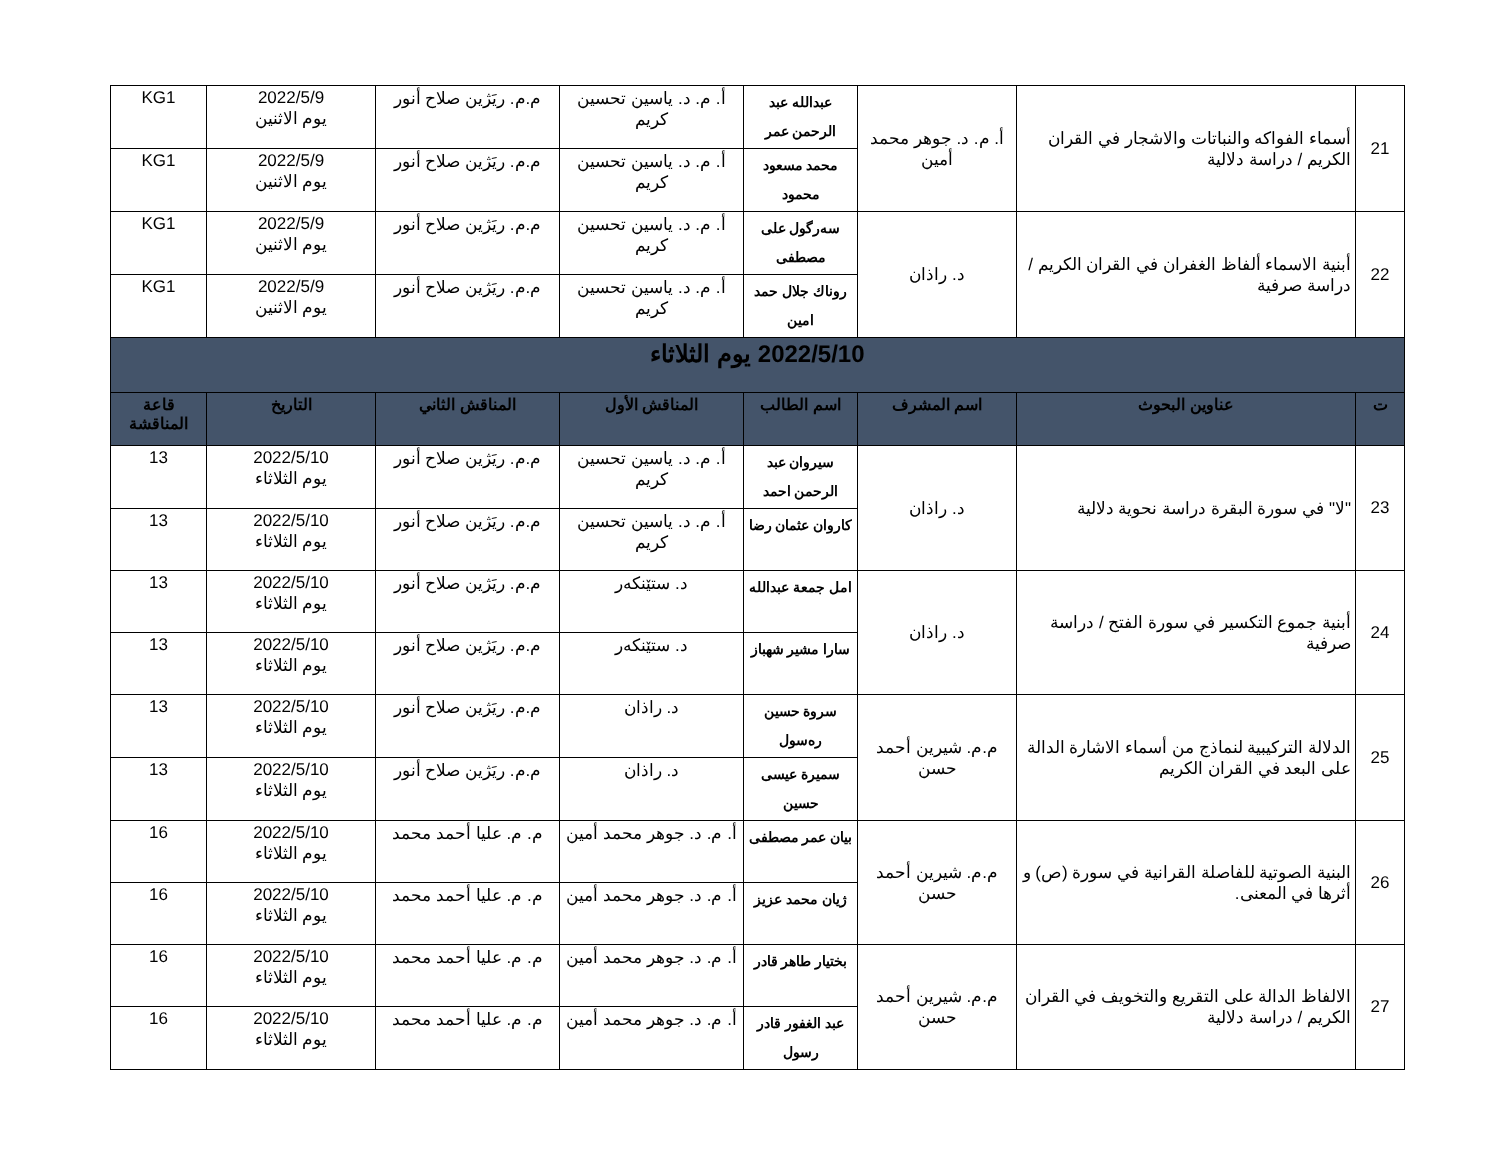| 21 | أسماء الفواكه والنباتات والاشجار في القران الكريم / دراسة دلالية | أ. م. د. جوهر محمد أمين | عبدالله عبد الرحمن عمر | أ. م. د. ياسين تحسين كريم | م.م. ريَژين صلاح أنور | 2022/5/9 يوم الاثنين | KG1 |
| | | | محمد مسعود محمود | أ. م. د. ياسين تحسين كريم | م.م. ريَژين صلاح أنور | 2022/5/9 يوم الاثنين | KG1 |
| 22 | أبنية الاسماء ألفاظ الغفران في القران الكريم / دراسة صرفية | د. راذان | سەرگول على مصطفى | أ. م. د. ياسين تحسين كريم | م.م. ريَژين صلاح أنور | 2022/5/9 يوم الاثنين | KG1 |
| | | | روناك جلال حمد امين | أ. م. د. ياسين تحسين كريم | م.م. ريَژين صلاح أنور | 2022/5/9 يوم الاثنين | KG1 |
| 2022/5/10 يوم الثلاثاء | | | | | | | |
| ت | عناوين البحوث | اسم المشرف | اسم الطالب | المناقش الأول | المناقش الثاني | التاريخ | قاعة المناقشة |
| 23 | "لا" في سورة البقرة دراسة نحوية دلالية | د. راذان | سيروان عبد الرحمن احمد | أ. م. د. ياسين تحسين كريم | م.م. ريَژين صلاح أنور | 2022/5/10 يوم الثلاثاء | 13 |
| | | | كاروان عثمان رضا | أ. م. د. ياسين تحسين كريم | م.م. ريَژين صلاح أنور | 2022/5/10 يوم الثلاثاء | 13 |
| 24 | أبنية جموع التكسير في سورة الفتح / دراسة صرفية | د. راذان | امل جمعة عبدالله | د. ستێنكەر | م.م. ريَژين صلاح أنور | 2022/5/10 يوم الثلاثاء | 13 |
| | | | سارا مشير شهباز | د. ستێنكەر | م.م. ريَژين صلاح أنور | 2022/5/10 يوم الثلاثاء | 13 |
| 25 | الدلالة التركيبية لنماذج من أسماء الاشارة الدالة على البعد في القران الكريم | م.م. شيرين أحمد حسن | سروة حسين رەسول | د. راذان | م.م. ريَژين صلاح أنور | 2022/5/10 يوم الثلاثاء | 13 |
| | | | سميرة عيسى حسين | د. راذان | م.م. ريَژين صلاح أنور | 2022/5/10 يوم الثلاثاء | 13 |
| 26 | البنية الصوتية للفاصلة القرانية في سورة (ص) و أثرها في المعنى. | م.م. شيرين أحمد حسن | بيان عمر مصطفى | أ. م. د. جوهر محمد أمين | م. م. عليا أحمد محمد | 2022/5/10 يوم الثلاثاء | 16 |
| | | | ژيان محمد عزيز | أ. م. د. جوهر محمد أمين | م. م. عليا أحمد محمد | 2022/5/10 يوم الثلاثاء | 16 |
| 27 | الالفاظ الدالة على التقريع والتخويف في القران الكريم / دراسة دلالية | م.م. شيرين أحمد حسن | بختيار طاهر قادر | أ. م. د. جوهر محمد أمين | م. م. عليا أحمد محمد | 2022/5/10 يوم الثلاثاء | 16 |
| | | | عبد الغفور قادر رسول | أ. م. د. جوهر محمد أمين | م. م. عليا أحمد محمد | 2022/5/10 يوم الثلاثاء | 16 |